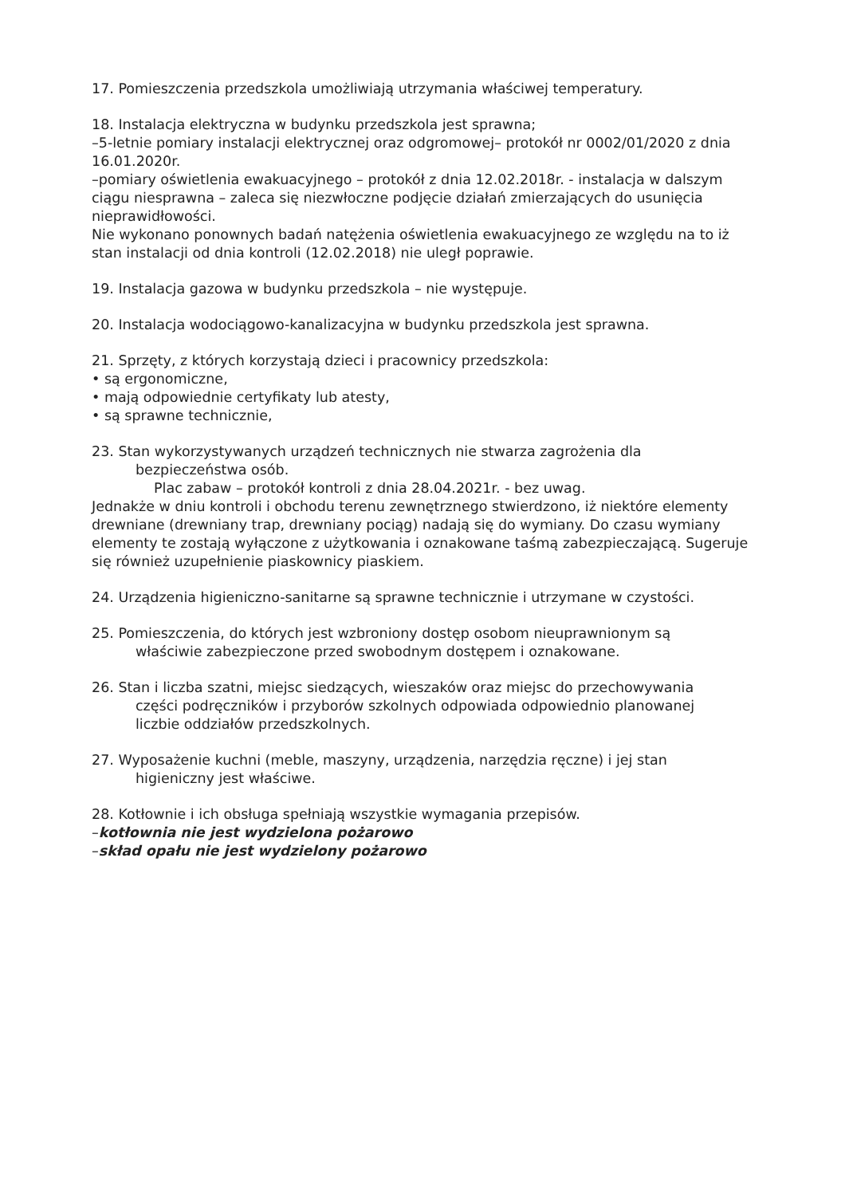17. Pomieszczenia przedszkola umożliwiają utrzymania właściwej temperatury.
18. Instalacja elektryczna w budynku przedszkola jest sprawna;
–5-letnie pomiary instalacji elektrycznej oraz odgromowej– protokół nr 0002/01/2020 z dnia 16.01.2020r.
–pomiary oświetlenia ewakuacyjnego – protokół z dnia 12.02.2018r. - instalacja w dalszym ciągu niesprawna – zaleca się niezwłoczne podjęcie działań zmierzających do usunięcia nieprawidłowości.
Nie wykonano ponownych badań natężenia oświetlenia ewakuacyjnego ze względu na to iż stan instalacji od dnia kontroli (12.02.2018) nie uległ poprawie.
19. Instalacja gazowa w budynku przedszkola – nie występuje.
20. Instalacja wodociągowo-kanalizacyjna w budynku przedszkola jest sprawna.
21. Sprzęty, z których korzystają dzieci i pracownicy przedszkola:
• są ergonomiczne,
• mają odpowiednie certyfikaty lub atesty,
• są sprawne technicznie,
23. Stan wykorzystywanych urządzeń technicznych nie stwarza zagrożenia dla
bezpieczeństwa osób.
Plac zabaw – protokół kontroli z dnia 28.04.2021r. - bez uwag.
Jednakże w dniu kontroli i obchodu terenu zewnętrznego stwierdzono, iż niektóre elementy drewniane (drewniany trap, drewniany pociąg) nadają się do wymiany. Do czasu wymiany elementy te zostają wyłączone z użytkowania i oznakowane taśmą zabezpieczającą. Sugeruje się również uzupełnienie piaskownicy piaskiem.
24. Urządzenia higieniczno-sanitarne są sprawne technicznie i utrzymane w czystości.
25. Pomieszczenia, do których jest wzbroniony dostęp osobom nieuprawnionym są
właściwie zabezpieczone przed swobodnym dostępem i oznakowane.
26. Stan i liczba szatni, miejsc siedzących, wieszaków oraz miejsc do przechowywania
części podręczników i przyborów szkolnych odpowiada odpowiednio planowanej
liczbie oddziałów przedszkolnych.
27. Wyposażenie kuchni (meble, maszyny, urządzenia, narzędzia ręczne) i jej stan
higieniczny jest właściwe.
28. Kotłownie i ich obsługa spełniają wszystkie wymagania przepisów.
–kotłownia nie jest wydzielona pożarowo
–skład opału nie jest wydzielony pożarowo